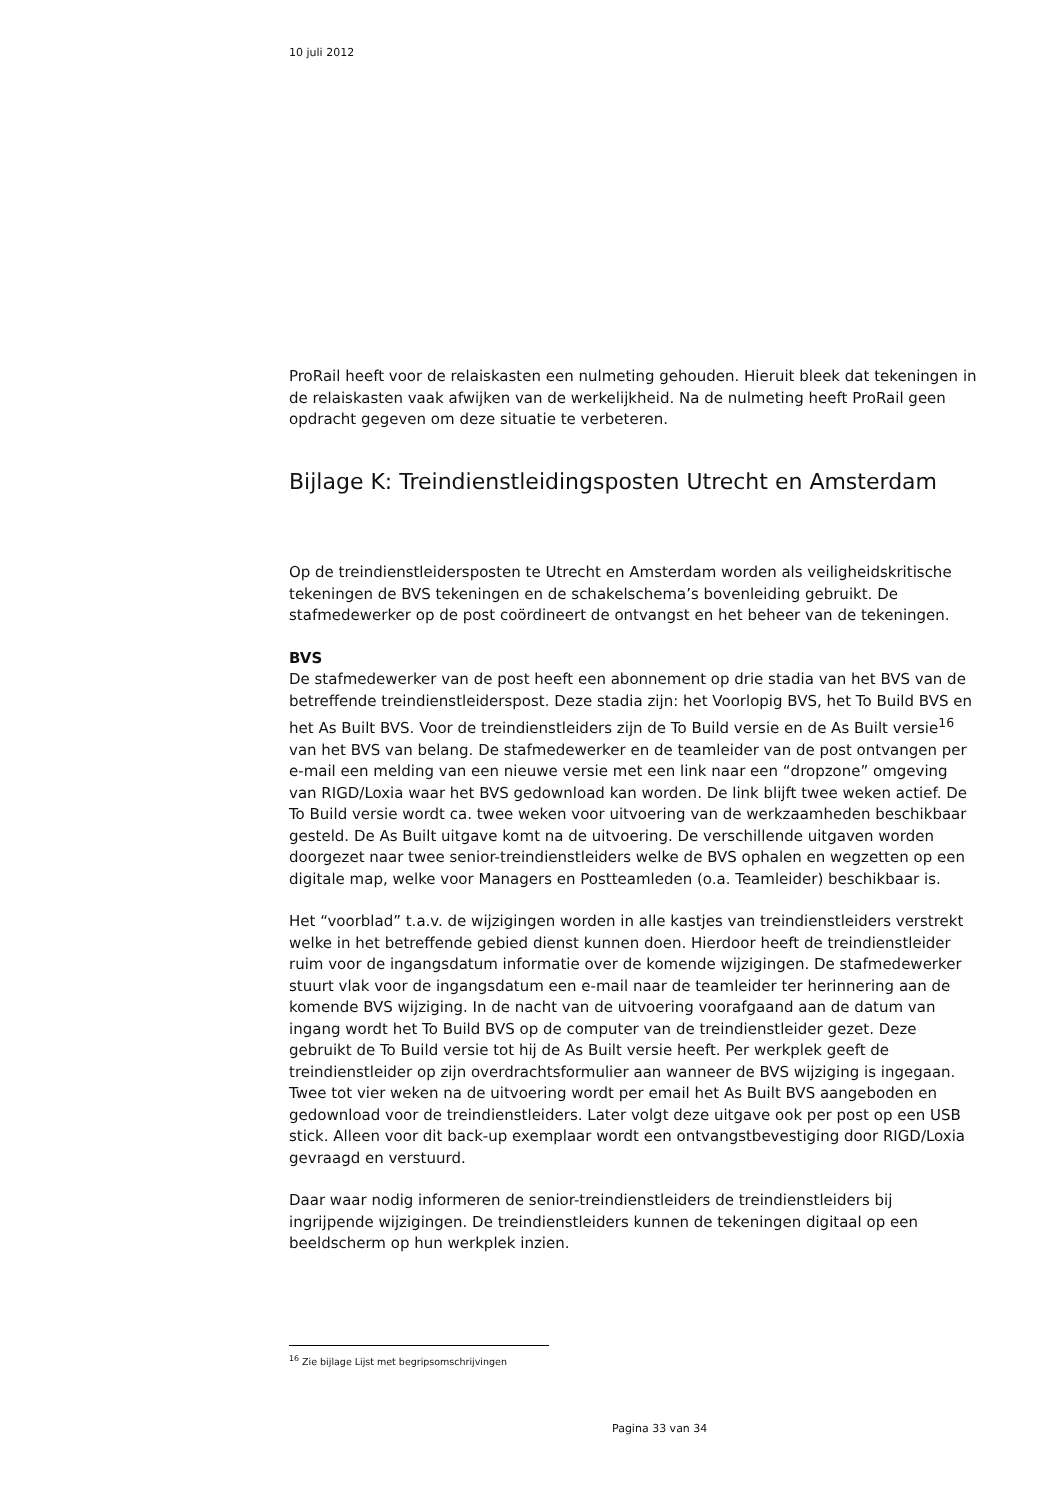10 juli 2012
ProRail heeft voor de relaiskasten een nulmeting gehouden. Hieruit bleek dat tekeningen in de relaiskasten vaak afwijken van de werkelijkheid. Na de nulmeting heeft ProRail geen opdracht gegeven om deze situatie te verbeteren.
Bijlage K: Treindienstleidingsposten Utrecht en Amsterdam
Op de treindienstleidersposten te Utrecht en Amsterdam worden als veiligheidskritische tekeningen de BVS tekeningen en de schakelschema’s bovenleiding gebruikt. De stafmedewerker op de post coördineert de ontvangst en het beheer van de tekeningen.
BVS
De stafmedewerker van de post heeft een abonnement op drie stadia van het BVS van de betreffende treindienstleiderspost. Deze stadia zijn: het Voorlopig BVS, het To Build BVS en het As Built BVS. Voor de treindienstleiders zijn de To Build versie en de As Built versie<sup>16</sup> van het BVS van belang. De stafmedewerker en de teamleider van de post ontvangen per e-mail een melding van een nieuwe versie met een link naar een “dropzone” omgeving van RIGD/Loxia waar het BVS gedownload kan worden. De link blijft twee weken actief. De To Build versie wordt ca. twee weken voor uitvoering van de werkzaamheden beschikbaar gesteld. De As Built uitgave komt na de uitvoering. De verschillende uitgaven worden doorgezet naar twee senior-treindienstleiders welke de BVS ophalen en wegzetten op een digitale map, welke voor Managers en Postteamleden (o.a. Teamleider) beschikbaar is.
Het “voorblad” t.a.v. de wijzigingen worden in alle kastjes van treindienstleiders verstrekt welke in het betreffende gebied dienst kunnen doen. Hierdoor heeft de treindienstleider ruim voor de ingangsdatum informatie over de komende wijzigingen. De stafmedewerker stuurt vlak voor de ingangsdatum een e-mail naar de teamleider ter herinnering aan de komende BVS wijziging. In de nacht van de uitvoering voorafgaand aan de datum van ingang wordt het To Build BVS op de computer van de treindienstleider gezet. Deze gebruikt de To Build versie tot hij de As Built versie heeft. Per werkplek geeft de treindienstleider op zijn overdrachtsformulier aan wanneer de BVS wijziging is ingegaan.
Twee tot vier weken na de uitvoering wordt per email het As Built BVS aangeboden en gedownload voor de treindienstleiders. Later volgt deze uitgave ook per post op een USB stick. Alleen voor dit back-up exemplaar wordt een ontvangstbevestiging door RIGD/Loxia gevraagd en verstuurd.
Daar waar nodig informeren de senior-treindienstleiders de treindienstleiders bij ingrijpende wijzigingen. De treindienstleiders kunnen de tekeningen digitaal op een beeldscherm op hun werkplek inzien.
<sup>16</sup> Zie bijlage Lijst met begripsomschrijvingen
Pagina 33 van 34